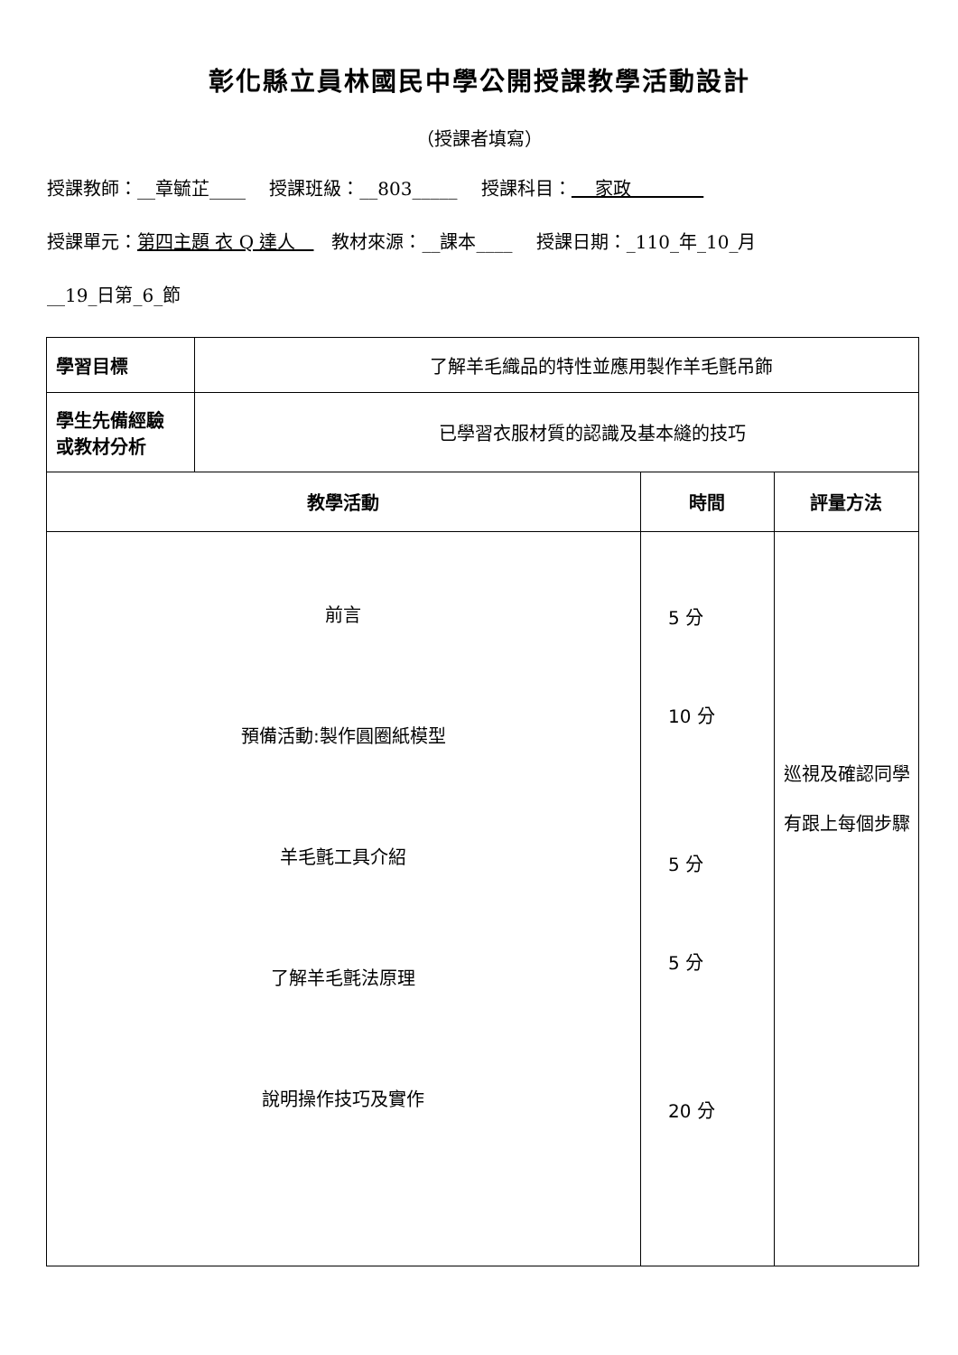彰化縣立員林國民中學公開授課教學活動設計
（授課者填寫）
授課教師：__章毓芷____　 授課班級：__803_____　 授課科目：　 家政　　　　
授課單元：第四主題 衣 Q 達人　　教材來源：__課本____　 授課日期：_110_年_10_月
__19_日第_6_節
| 學習目標 | 了解羊毛織品的特性並應用製作羊毛氈吊飾 | | |
| 學生先備經驗 或教材分析 | 已學習衣服材質的認識及基本縫的技巧 | | |
| 教學活動 | | 時間 | 評量方法 |
| 前言 預備活動:製作圓圈紙模型 羊毛氈工具介紹 了解羊毛氈法原理 說明操作技巧及實作 | | 5 分 10 分 5 分 5 分 20 分 | 巡視及確認同學 有跟上每個步驟 |